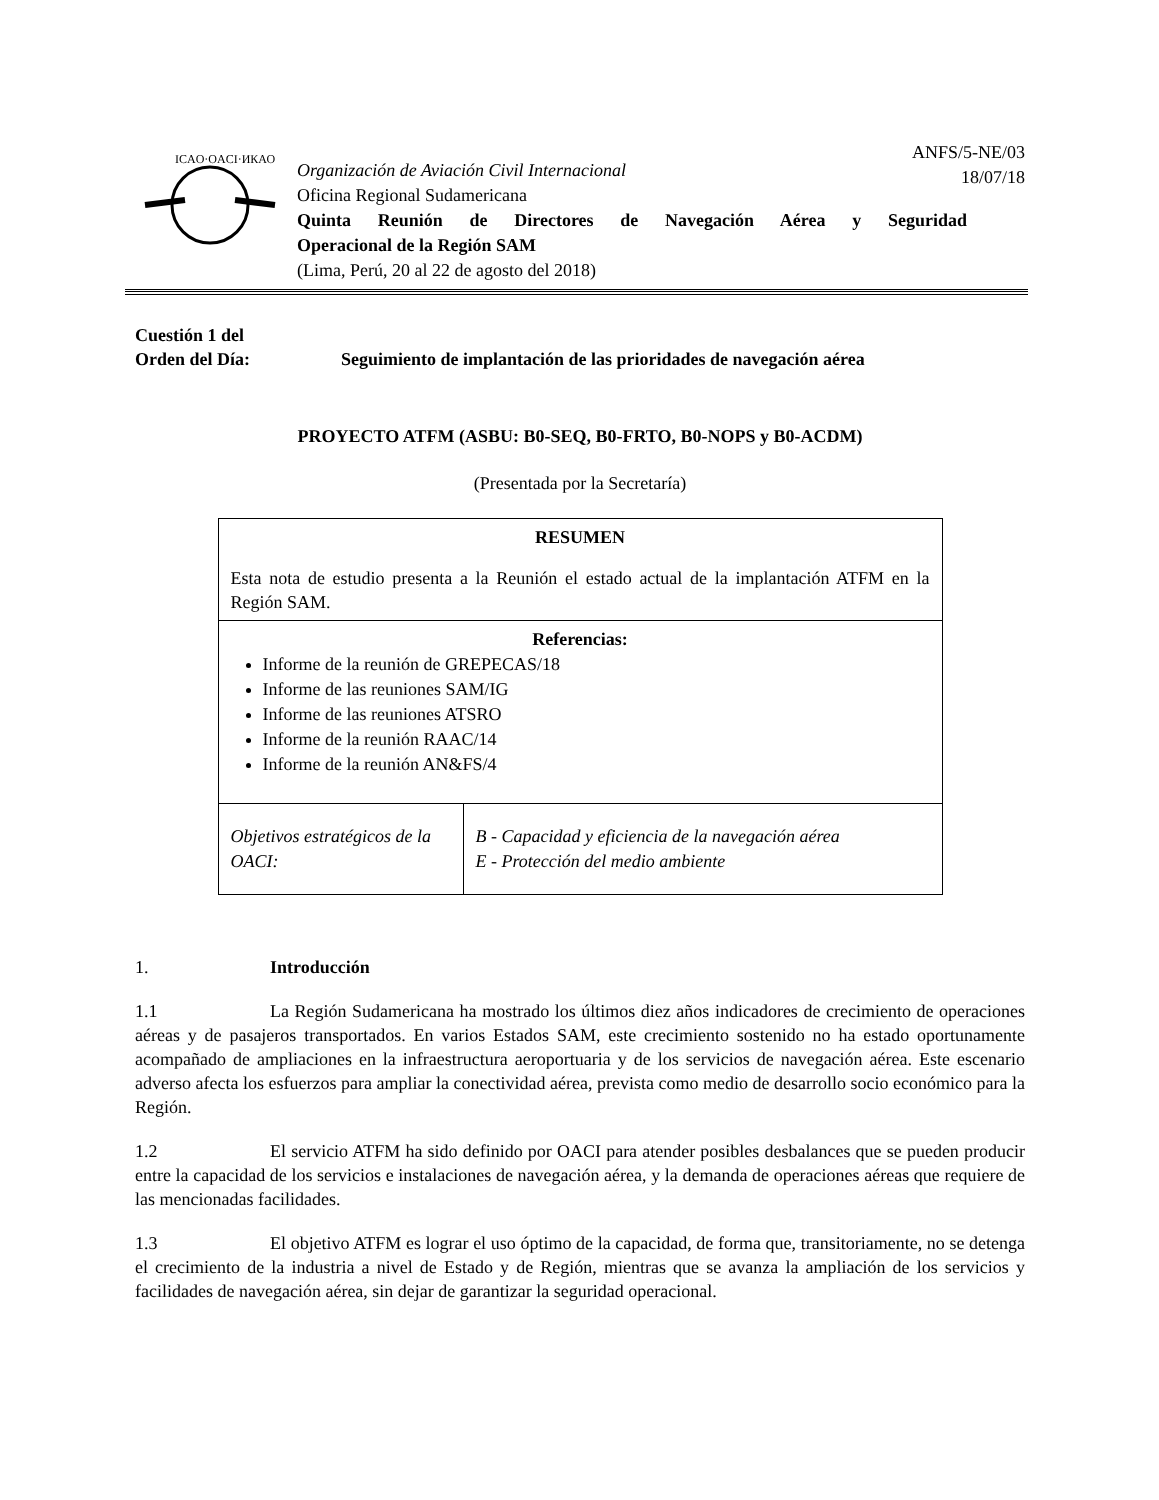ANFS/5-NE/03
18/07/18
ICAO·OACI·ИКАО
Organización de Aviación Civil Internacional
Oficina Regional Sudamericana
Quinta Reunión de Directores de Navegación Aérea y Seguridad
Operacional de la Región SAM
(Lima, Perú, 20 al 22 de agosto del 2018)
Cuestión 1 del
Orden del Día:
Seguimiento de implantación de las prioridades de navegación aérea
PROYECTO ATFM (ASBU: B0-SEQ, B0-FRTO, B0-NOPS y B0-ACDM)
(Presentada por la Secretaría)
| RESUMEN Esta nota de estudio presenta a la Reunión el estado actual de la implantación ATFM en la Región SAM. | |
| Referencias: Informe de la reunión de GREPECAS/18 Informe de las reuniones SAM/IG Informe de las reuniones ATSRO Informe de la reunión RAAC/14 Informe de la reunión AN&FS/4 | |
| Objetivos estratégicos de la OACI: | B - Capacidad y eficiencia de la navegación aérea E - Protección del medio ambiente |
1. Introducción
1.1 La Región Sudamericana ha mostrado los últimos diez años indicadores de crecimiento de operaciones aéreas y de pasajeros transportados. En varios Estados SAM, este crecimiento sostenido no ha estado oportunamente acompañado de ampliaciones en la infraestructura aeroportuaria y de los servicios de navegación aérea. Este escenario adverso afecta los esfuerzos para ampliar la conectividad aérea, prevista como medio de desarrollo socio económico para la Región.
1.2 El servicio ATFM ha sido definido por OACI para atender posibles desbalances que se pueden producir entre la capacidad de los servicios e instalaciones de navegación aérea, y la demanda de operaciones aéreas que requiere de las mencionadas facilidades.
1.3 El objetivo ATFM es lograr el uso óptimo de la capacidad, de forma que, transitoriamente, no se detenga el crecimiento de la industria a nivel de Estado y de Región, mientras que se avanza la ampliación de los servicios y facilidades de navegación aérea, sin dejar de garantizar la seguridad operacional.